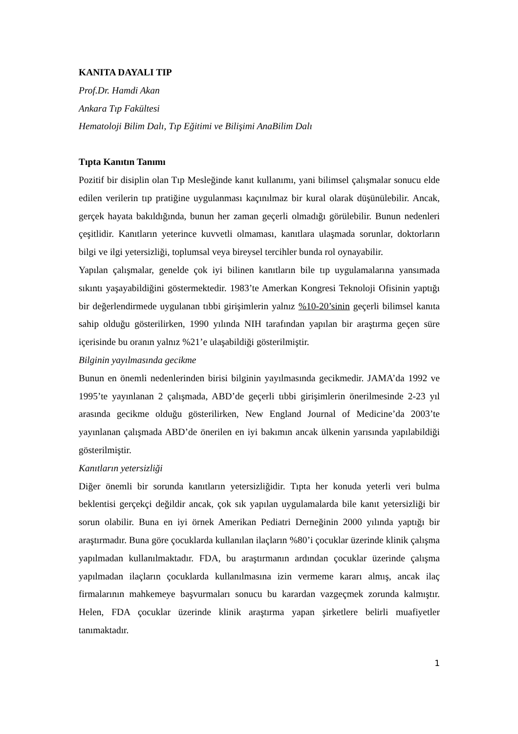KANITA DAYALI TIP
Prof.Dr. Hamdi Akan
Ankara Tıp Fakültesi
Hematoloji Bilim Dalı, Tıp Eğitimi ve Bilişimi AnaBilim Dalı
Tıpta Kanıtın Tanımı
Pozitif bir disiplin olan Tıp Mesleğinde kanıt kullanımı, yani bilimsel çalışmalar sonucu elde edilen verilerin tıp pratiğine uygulanması kaçınılmaz bir kural olarak düşünülebilir. Ancak, gerçek hayata bakıldığında, bunun her zaman geçerli olmadığı görülebilir. Bunun nedenleri çeşitlidir. Kanıtların yeterince kuvvetli olmaması, kanıtlara ulaşmada sorunlar, doktorların bilgi ve ilgi yetersizliği, toplumsal veya bireysel tercihler bunda rol oynayabilir.
Yapılan çalışmalar, genelde çok iyi bilinen kanıtların bile tıp uygulamalarına yansımada sıkıntı yaşayabildiğini göstermektedir. 1983’te Amerkan Kongresi Teknoloji Ofisinin yaptığı bir değerlendirmede uygulanan tıbbi girişimlerin yalnız %10-20’sinin geçerli bilimsel kanıta sahip olduğu gösterilirken, 1990 yılında NIH tarafından yapılan bir araştırma geçen süre içerisinde bu oranın yalnız %21’e ulaşabildiği gösterilmiştir.
Bilginin yayılmasında gecikme
Bunun en önemli nedenlerinden birisi bilginin yayılmasında gecikmedir. JAMA’da 1992 ve 1995’te yayınlanan 2 çalışmada, ABD’de geçerli tıbbi girişimlerin önerilmesinde 2-23 yıl arasında gecikme olduğu gösterilirken, New England Journal of Medicine’da 2003’te yayınlanan çalışmada ABD’de önerilen en iyi bakımın ancak ülkenin yarısında yapılabildiği gösterilmiştir.
Kanıtların yetersizliği
Diğer önemli bir sorunda kanıtların yetersizliğidir. Tıpta her konuda yeterli veri bulma beklentisi gerçekçi değildir ancak, çok sık yapılan uygulamalarda bile kanıt yetersizliği bir sorun olabilir. Buna en iyi örnek Amerikan Pediatri Derneğinin 2000 yılında yaptığı bir araştırmadır. Buna göre çocuklarda kullanılan ilaçların %80’i çocuklar üzerinde klinik çalışma yapılmadan kullanılmaktadır. FDA, bu araştırmanın ardından çocuklar üzerinde çalışma yapılmadan ilaçların çocuklarda kullanılmasına izin vermeme kararı almış, ancak ilaç firmalarının mahkemeye başvurmaları sonucu bu karardan vazgeçmek zorunda kalmıştır. Helen, FDA çocuklar üzerinde klinik araştırma yapan şirketlere belirli muafiyetler tanımaktadır.
1